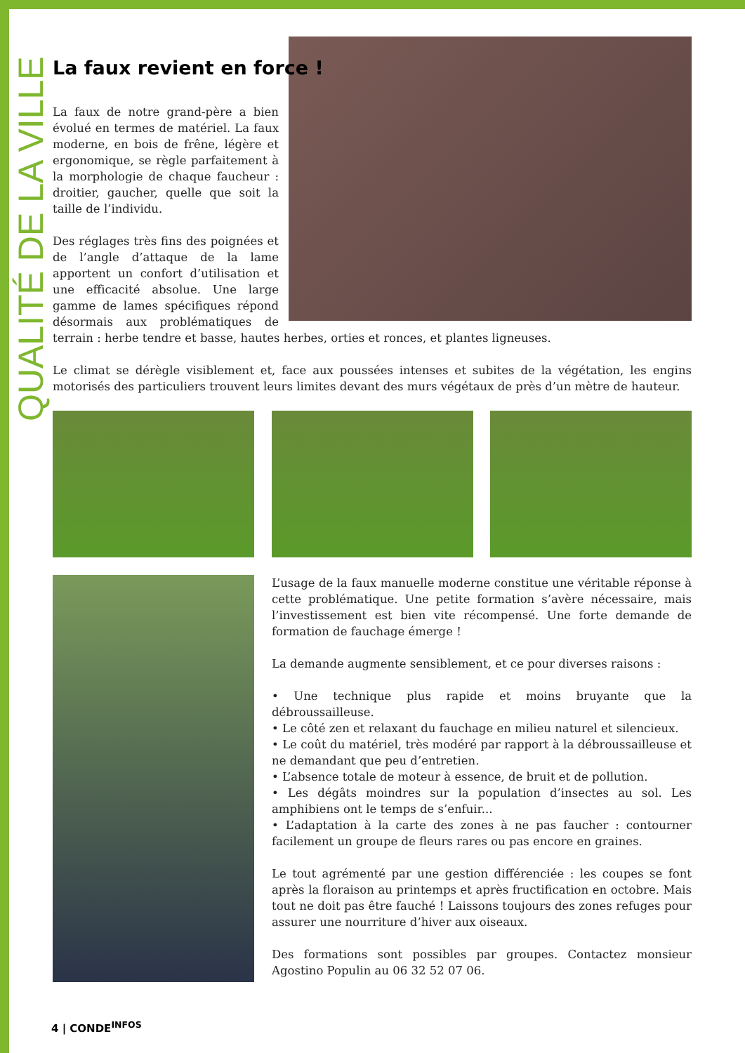QUALITÉ DE LA VILLE
La faux revient en force !
La faux de notre grand-père a bien évolué en termes de matériel. La faux moderne, en bois de frêne, légère et ergonomique, se règle parfaitement à la morphologie de chaque faucheur : droitier, gaucher, quelle que soit la taille de l’individu.
Des réglages très fins des poignées et de l’angle d’attaque de la lame apportent un confort d’utilisation et une efficacité absolue. Une large gamme de lames spécifiques répond désormais aux problématiques de terrain : herbe tendre et basse, hautes herbes, orties et ronces, et plantes ligneuses.
Le climat se dérègle visiblement et, face aux poussées intenses et subites de la végétation, les engins motorisés des particuliers trouvent leurs limites devant des murs végétaux de près d’un mètre de hauteur.
L’usage de la faux manuelle moderne constitue une véritable réponse à cette problématique. Une petite formation s’avère nécessaire, mais l’investissement est bien vite récompensé. Une forte demande de formation de fauchage émerge !
La demande augmente sensiblement, et ce pour diverses raisons :
• Une technique plus rapide et moins bruyante que la débroussailleuse.
• Le côté zen et relaxant du fauchage en milieu naturel et silencieux.
• Le coût du matériel, très modéré par rapport à la débroussailleuse et ne demandant que peu d’entretien.
• L’absence totale de moteur à essence, de bruit et de pollution.
• Les dégâts moindres sur la population d’insectes au sol. Les amphibiens ont le temps de s’enfuir...
• L’adaptation à la carte des zones à ne pas faucher : contourner facilement un groupe de fleurs rares ou pas encore en graines.
Le tout agrémenté par une gestion différenciée : les coupes se font après la floraison au printemps et après fructification en octobre. Mais tout ne doit pas être fauché ! Laissons toujours des zones refuges pour assurer une nourriture d’hiver aux oiseaux.
Des formations sont possibles par groupes. Contactez monsieur Agostino Populin au 06 32 52 07 06.
4 | CONDE<sup>INFOS</sup>